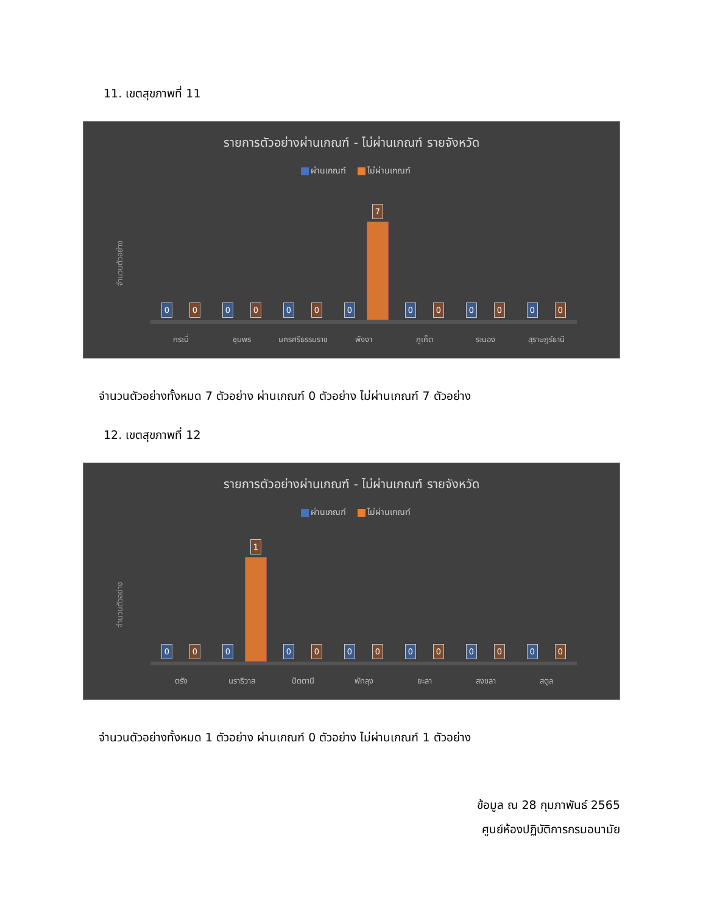11. เขตสุขภาพที่ 11
รายการตัวอย่างผ่านเกณฑ์ - ไม่ผ่านเกณฑ์ รายจังหวัด
ผ่านเกณฑ์ ไม่ผ่านเกณฑ์
จำนวนตัวอย่าง
0
0
กระบี่
0
0
ชุมพร
0
0
นครศรีธรรมราช
0
7
พังงา
0
0
ภูเก็ต
0
0
ระนอง
0
0
สุราษฎร์ธานี
จำนวนตัวอย่างทั้งหมด 7 ตัวอย่าง ผ่านเกณฑ์ 0 ตัวอย่าง ไม่ผ่านเกณฑ์ 7 ตัวอย่าง
12. เขตสุขภาพที่ 12
รายการตัวอย่างผ่านเกณฑ์ - ไม่ผ่านเกณฑ์ รายจังหวัด
ผ่านเกณฑ์ ไม่ผ่านเกณฑ์
จำนวนตัวอย่าง
0
0
ตรัง
0
1
นราธิวาส
0
0
ปัตตานี
0
0
พัทลุง
0
0
ยะลา
0
0
สงขลา
0
0
สตูล
จำนวนตัวอย่างทั้งหมด 1 ตัวอย่าง ผ่านเกณฑ์ 0 ตัวอย่าง ไม่ผ่านเกณฑ์ 1 ตัวอย่าง
ข้อมูล ณ 28 กุมภาพันธ์ 2565
ศูนย์ห้องปฏิบัติการกรมอนามัย